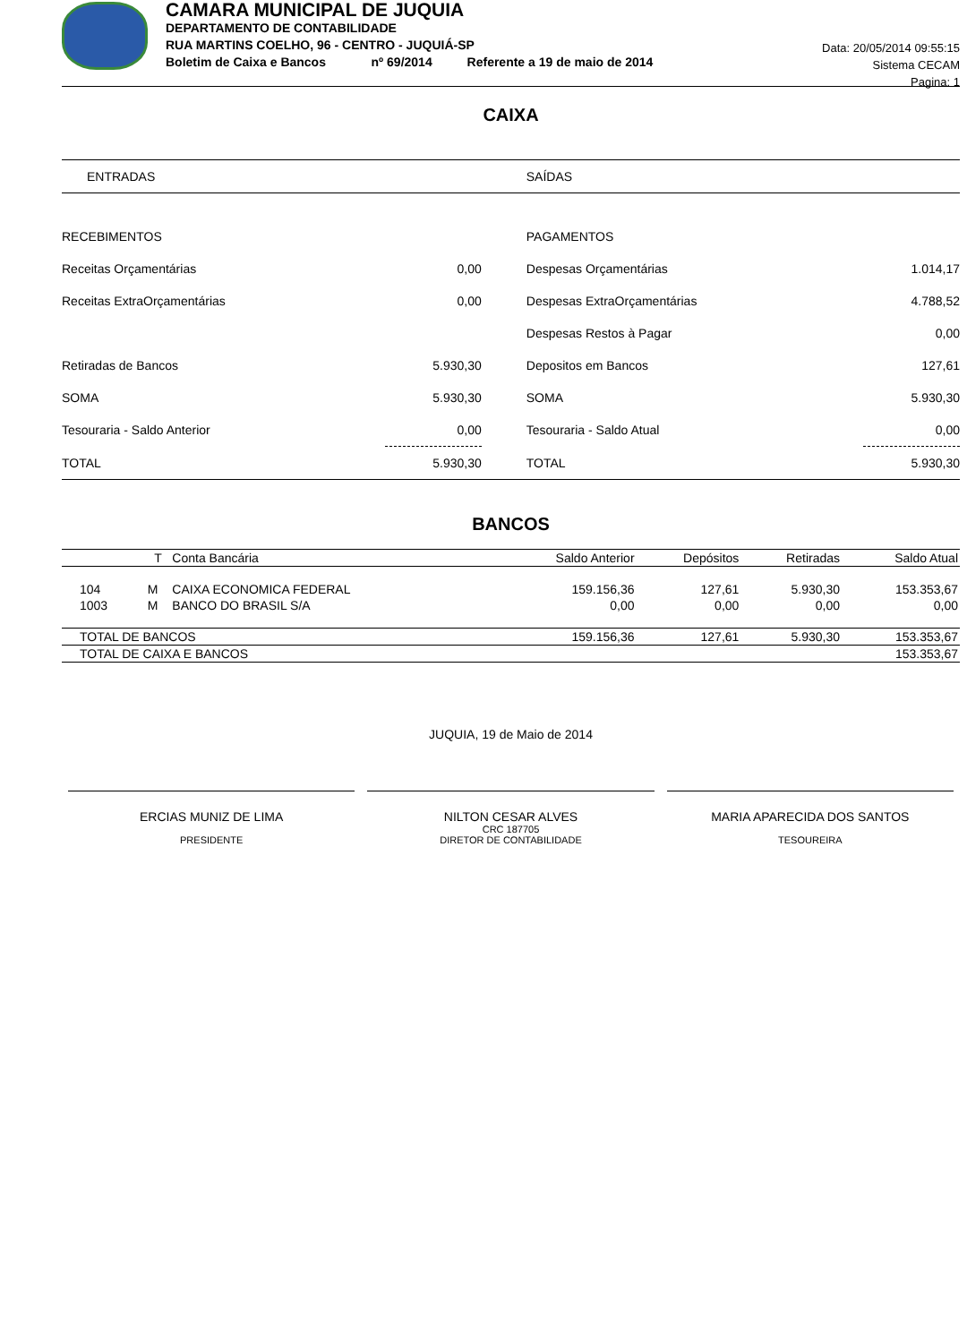CAMARA MUNICIPAL DE JUQUIA
DEPARTAMENTO DE CONTABILIDADE
RUA MARTINS COELHO, 96 - CENTRO - JUQUIÁ-SP
Boletim de Caixa e Bancos nº 69/2014 Referente a 19 de maio de 2014
Data: 20/05/2014 09:55:15
Sistema CECAM
Pagina: 1
CAIXA
| ENTRADAS | | | SAÍDAS | |
| RECEBIMENTOS | | | PAGAMENTOS | |
| Receitas Orçamentárias | 0,00 | | Despesas Orçamentárias | 1.014,17 |
| Receitas ExtraOrçamentárias | 0,00 | | Despesas ExtraOrçamentárias | 4.788,52 |
| | | | Despesas Restos à Pagar | 0,00 |
| Retiradas de Bancos | 5.930,30 | | Depositos em Bancos | 127,61 |
| SOMA | 5.930,30 | | SOMA | 5.930,30 |
| Tesouraria - Saldo Anterior | 0,00 | | Tesouraria - Saldo Atual | 0,00 |
| TOTAL | 5.930,30 | | TOTAL | 5.930,30 |
BANCOS
| | T | Conta Bancária | Saldo Anterior | Depósitos | Retiradas | Saldo Atual |
| --- | --- | --- | --- | --- | --- | --- |
| 104 | M | CAIXA ECONOMICA FEDERAL | 159.156,36 | 127,61 | 5.930,30 | 153.353,67 |
| 1003 | M | BANCO DO BRASIL S/A | 0,00 | 0,00 | 0,00 | 0,00 |
| TOTAL DE BANCOS | | | 159.156,36 | 127,61 | 5.930,30 | 153.353,67 |
| TOTAL DE CAIXA E BANCOS | | | | | | 153.353,67 |
JUQUIA, 19 de Maio de 2014
ERCIAS MUNIZ DE LIMA
PRESIDENTE
NILTON CESAR ALVES
CRC 187705
DIRETOR DE CONTABILIDADE
MARIA APARECIDA DOS SANTOS
TESOUREIRA